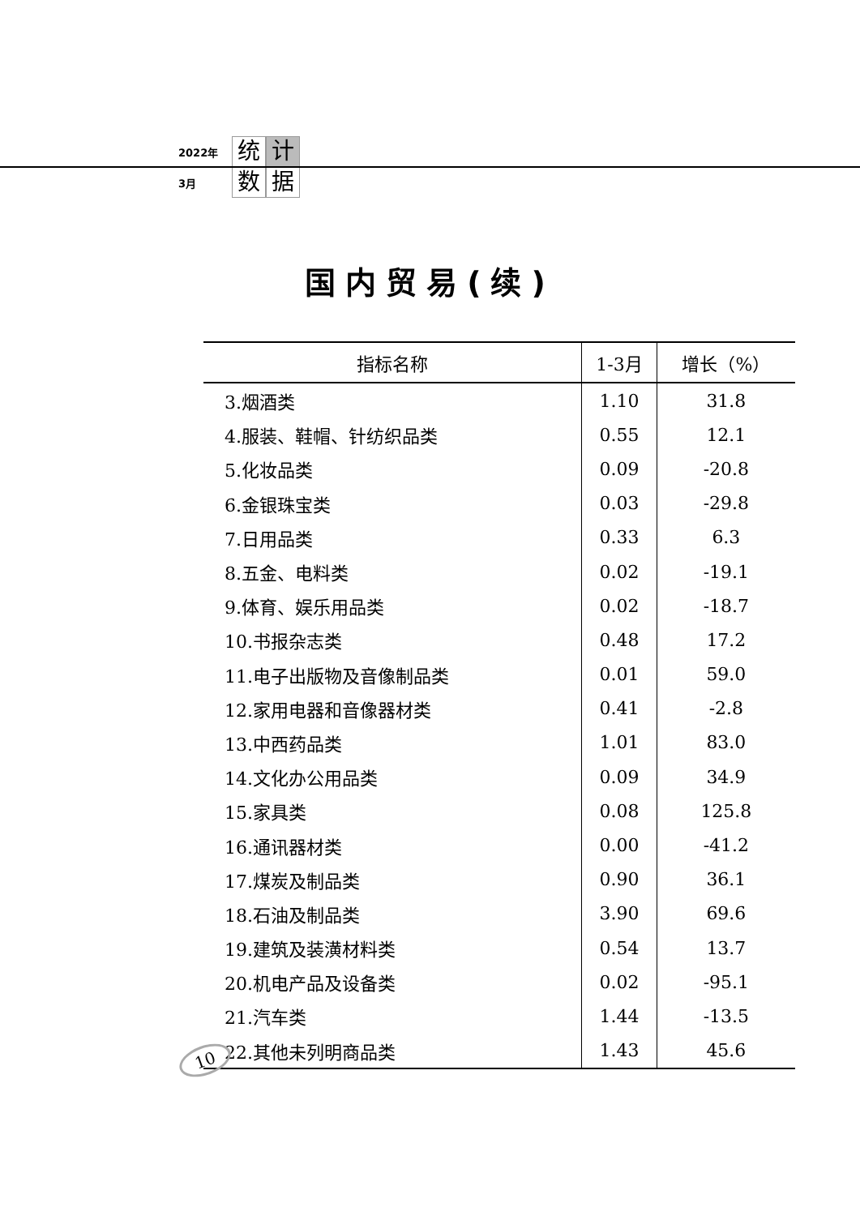2022年 统 计
3月 数 据
国内贸易(续)
| 指标名称 | 1-3月 | 增长（%） |
| --- | --- | --- |
| 3.烟酒类 | 1.10 | 31.8 |
| 4.服装、鞋帽、针纺织品类 | 0.55 | 12.1 |
| 5.化妆品类 | 0.09 | -20.8 |
| 6.金银珠宝类 | 0.03 | -29.8 |
| 7.日用品类 | 0.33 | 6.3 |
| 8.五金、电料类 | 0.02 | -19.1 |
| 9.体育、娱乐用品类 | 0.02 | -18.7 |
| 10.书报杂志类 | 0.48 | 17.2 |
| 11.电子出版物及音像制品类 | 0.01 | 59.0 |
| 12.家用电器和音像器材类 | 0.41 | -2.8 |
| 13.中西药品类 | 1.01 | 83.0 |
| 14.文化办公用品类 | 0.09 | 34.9 |
| 15.家具类 | 0.08 | 125.8 |
| 16.通讯器材类 | 0.00 | -41.2 |
| 17.煤炭及制品类 | 0.90 | 36.1 |
| 18.石油及制品类 | 3.90 | 69.6 |
| 19.建筑及装潢材料类 | 0.54 | 13.7 |
| 20.机电产品及设备类 | 0.02 | -95.1 |
| 21.汽车类 | 1.44 | -13.5 |
| 22.其他未列明商品类 | 1.43 | 45.6 |
10